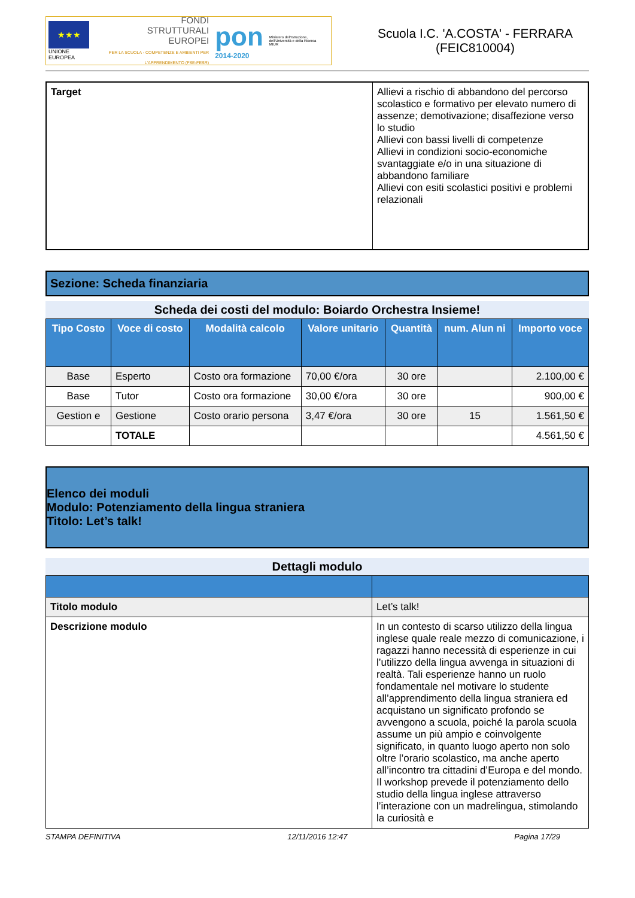★★★
UNIONE EUROPEA
FONDI
STRUTTURALI
EUROPEI
PER LA SCUOLA - COMPETENZE E AMBIENTI PER L'APPRENDIMENTO (FSE-FESR)
pon
2014-2020
Ministero dell'Istruzione, dell'Università e della Ricerca
MIUR
Scuola I.C. 'A.COSTA' - FERRARA
(FEIC810004)
| Target | Allievi a rischio di abbandono del percorso scolastico e formativo per elevato numero di assenze; demotivazione; disaffezione verso lo studio Allievi con bassi livelli di competenze Allievi in condizioni socio-economiche svantaggiate e/o in una situazione di abbandono familiare Allievi con esiti scolastici positivi e problemi relazionali |
Sezione: Scheda finanziaria
Scheda dei costi del modulo: Boiardo Orchestra Insieme!
| Tipo Costo | Voce di costo | Modalità calcolo | Valore unitario | Quantità | num. Alun ni | Importo voce |
| --- | --- | --- | --- | --- | --- | --- |
| Base | Esperto | Costo ora formazione | 70,00 €/ora | 30 ore | | 2.100,00 € |
| Base | Tutor | Costo ora formazione | 30,00 €/ora | 30 ore | | 900,00 € |
| Gestion e | Gestione | Costo orario persona | 3,47 €/ora | 30 ore | 15 | 1.561,50 € |
| | TOTALE | | | | | 4.561,50 € |
Elenco dei moduli
Modulo: Potenziamento della lingua straniera
Titolo: Let’s talk!
Dettagli modulo
| Titolo modulo | Let’s talk! |
| Descrizione modulo | In un contesto di scarso utilizzo della lingua inglese quale reale mezzo di comunicazione, i ragazzi hanno necessità di esperienze in cui l’utilizzo della lingua avvenga in situazioni di realtà. Tali esperienze hanno un ruolo fondamentale nel motivare lo studente all’apprendimento della lingua straniera ed acquistano un significato profondo se avvengono a scuola, poiché la parola scuola assume un più ampio e coinvolgente significato, in quanto luogo aperto non solo oltre l’orario scolastico, ma anche aperto all’incontro tra cittadini d’Europa e del mondo. Il workshop prevede il potenziamento dello studio della lingua inglese attraverso l’interazione con un madrelingua, stimolando la curiosità e |
STAMPA DEFINITIVA 12/11/2016 12:47 Pagina 17/29